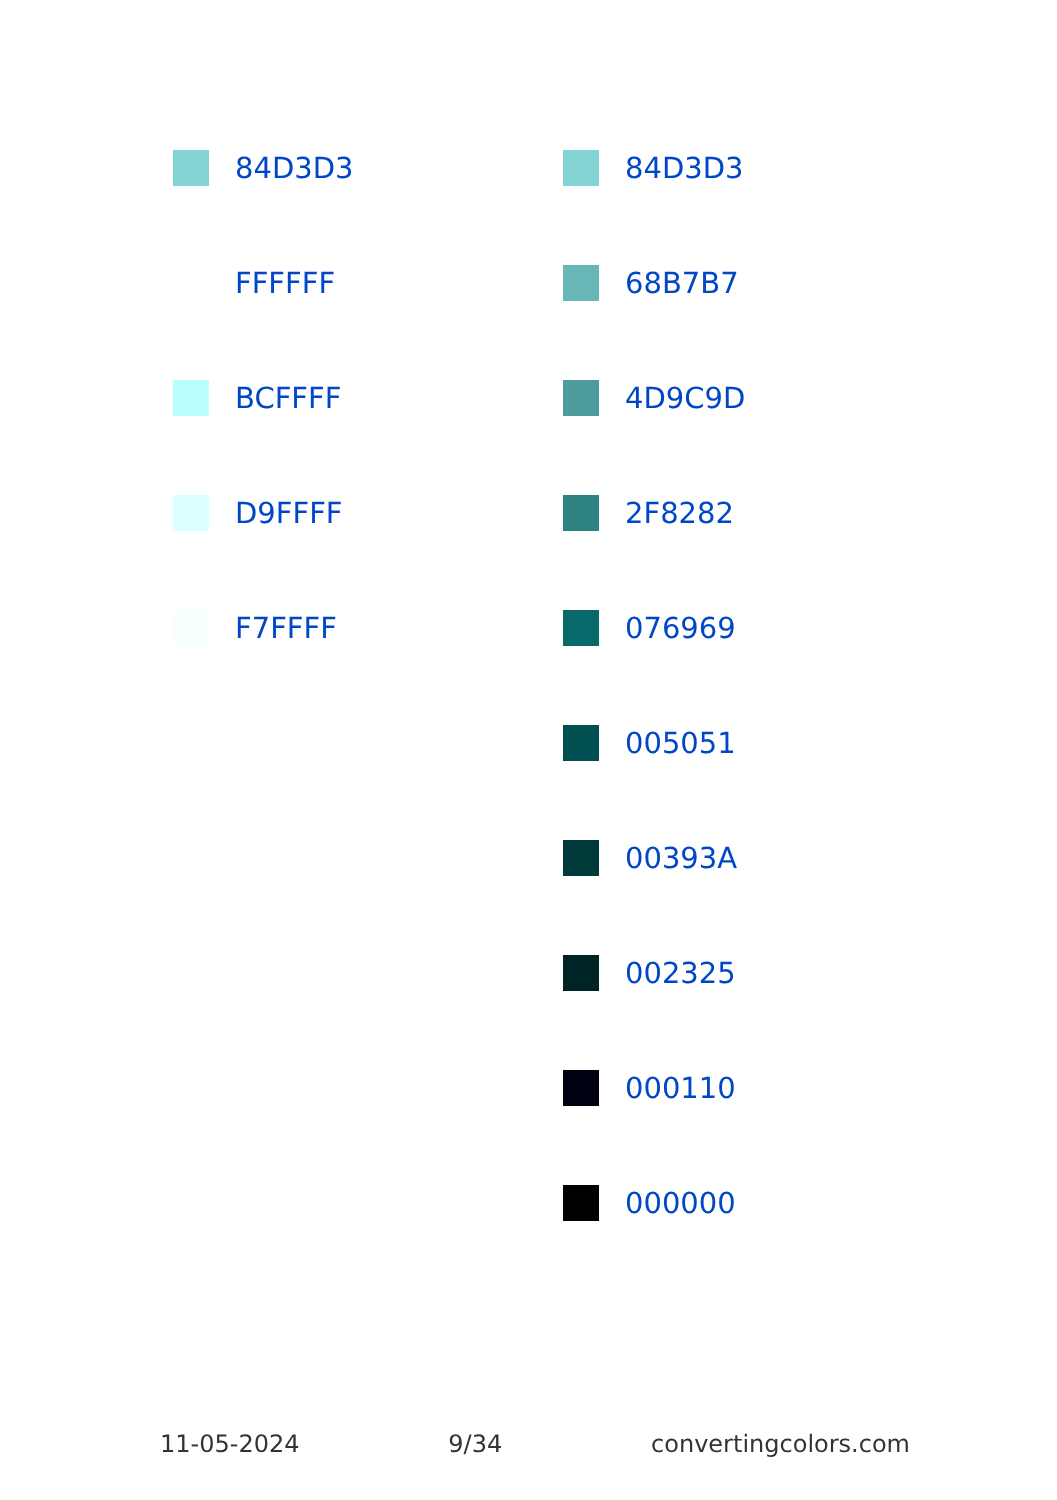84D3D3
FFFFFF
BCFFFF
D9FFFF
F7FFFF
84D3D3
68B7B7
4D9C9D
2F8282
076969
005051
00393A
002325
000110
000000
11-05-2024 9/34 convertingcolors.com